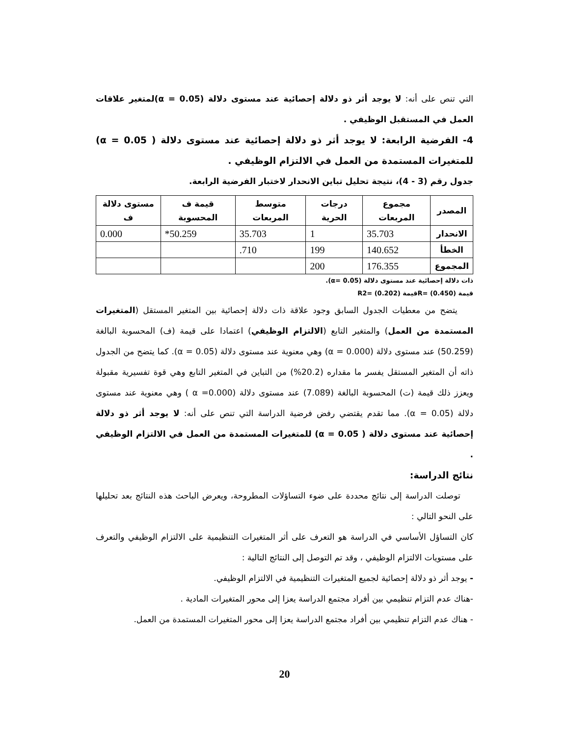التي تنص على أنه: لا يوجد أثر ذو دلالة إحصائية عند مستوى دلالة (α = 0.05)لمتغير علاقات العمل في المستقبل الوظيفي .
4- الفرضية الرابعة: لا يوجد أثر ذو دلالة إحصائية عند مستوى دلالة ( α = 0.05) للمتغيرات المستمدة من العمل في الالتزام الوظيفي .
جدول رقم (3 - 4)، نتيجة تحليل تباين الانحدار لاختبار الفرضية الرابعة.
| المصدر | مجموع المربعات | درجات الحرية | متوسط المربعات | قيمة ف المحسوبة | مستوى دلالة ف |
| --- | --- | --- | --- | --- | --- |
| الانحدار | 35.703 | 1 | 35.703 | 50.259* | 0.000 |
| الخطأ | 140.652 | 199 | 710. | | |
| المجموع | 176.355 | 200 | | | |
ذات دلالة إحصائية عند مستوى دلالة (α= 0.05).
قيمة (R= (0.450قيمة (R2= (0.202
يتضح من معطيات الجدول السابق وجود علاقة ذات دلالة إحصائية بين المتغير المستقل (المتغيرات المستمدة من العمل) والمتغير التابع (الالتزام الوظيفي) اعتمادا على قيمة (ف) المحسوبة البالغة (50.259) عند مستوى دلالة (α = 0.000) وهي معنوية عند مستوى دلالة (α = 0.05). كما يتضح من الجدول ذاته أن المتغير المستقل يفسر ما مقداره (20.2%) من التباين في المتغير التابع وهي قوة تفسيرية مقبولة ويعزز ذلك قيمة (ت) المحسوبة البالغة (7.089) عند مستوى دلالة (α =0.000 ) وهي معنوية عند مستوى دلالة (α = 0.05). مما تقدم يقتضي رفض فرضية الدراسة التي تنص على أنه: لا يوجد أثر ذو دلالة إحصائية عند مستوى دلالة ( α = 0.05) للمتغيرات المستمدة من العمل في الالتزام الوظيفي .
نتائج الدراسة:
توصلت الدراسة إلى نتائج محددة على ضوء التساؤلات المطروحة، ويعرض الباحث هذه النتائج بعد تحليلها على النحو التالي :
كان التساؤل الأساسي في الدراسة هو التعرف على أثر المتغيرات التنظيمية على الالتزام الوظيفي والتعرف على مستويات الالتزام الوظيفي ، وقد تم التوصل إلى النتائج التالية :
- يوجد أثر ذو دلالة إحصائية لجميع المتغيرات التنظيمية في الالتزام الوظيفي.
-هناك عدم التزام تنظيمي بين أفراد مجتمع الدراسة يعزا إلى محور المتغيرات المادية .
- هناك عدم التزام تنظيمي بين أفراد مجتمع الدراسة يعزا إلى محور المتغيرات المستمدة من العمل.
20